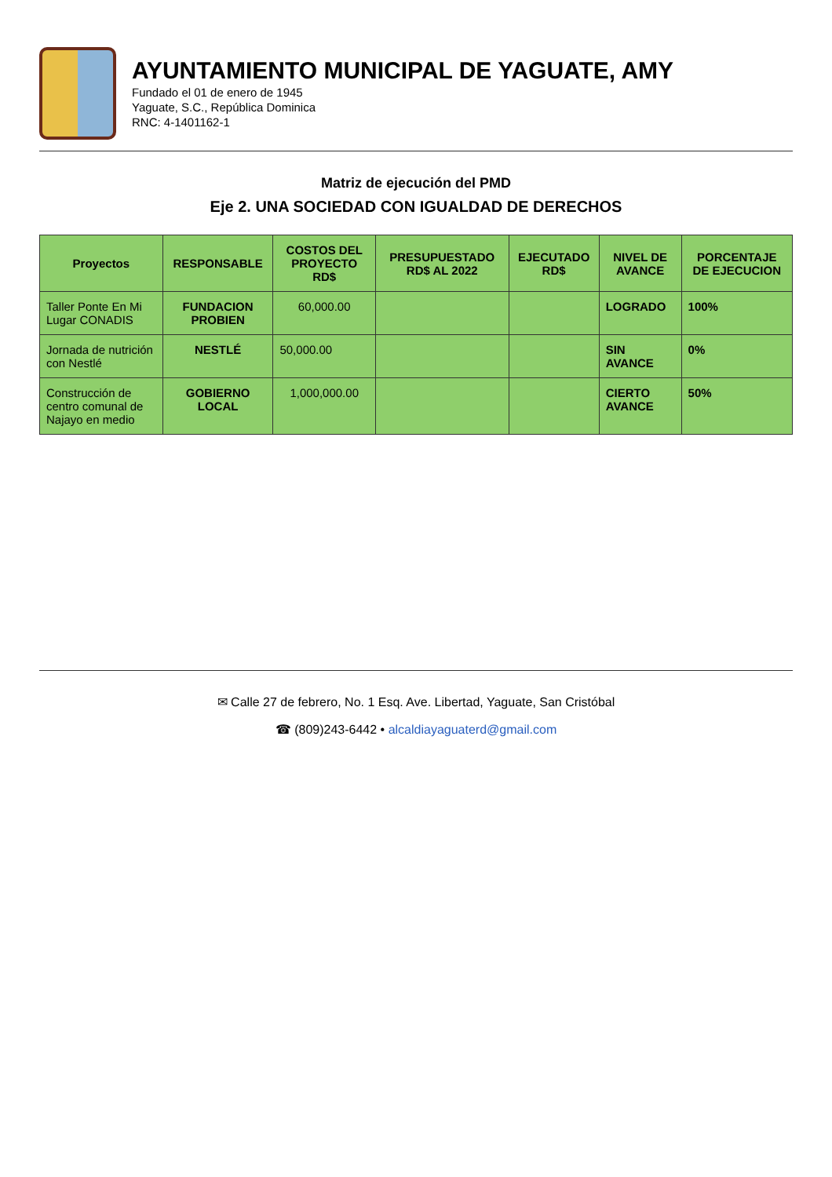AYUNTAMIENTO MUNICIPAL DE YAGUATE, AMY
Fundado el 01 de enero de 1945
Yaguate, S.C., República Dominica
RNC: 4-1401162-1
Matriz de ejecución del PMD
Eje 2. UNA SOCIEDAD CON IGUALDAD DE DERECHOS
| Proyectos | RESPONSABLE | COSTOS DEL PROYECTO RD$ | PRESUPUESTADO RD$ AL 2022 | EJECUTADO RD$ | NIVEL DE AVANCE | PORCENTAJE DE EJECUCION |
| --- | --- | --- | --- | --- | --- | --- |
| Taller Ponte En Mi Lugar CONADIS | FUNDACION PROBIEN | 60,000.00 | | | LOGRADO | 100% |
| Jornada de nutrición con Nestlé | NESTLÉ | 50,000.00 | | | SIN AVANCE | 0% |
| Construcción de centro comunal de Najayo en medio | GOBIERNO LOCAL | 1,000,000.00 | | | CIERTO AVANCE | 50% |
✉ Calle 27 de febrero, No. 1 Esq. Ave. Libertad, Yaguate, San Cristóbal
☎ (809)243-6442 • alcaldiayaguaterd@gmail.com